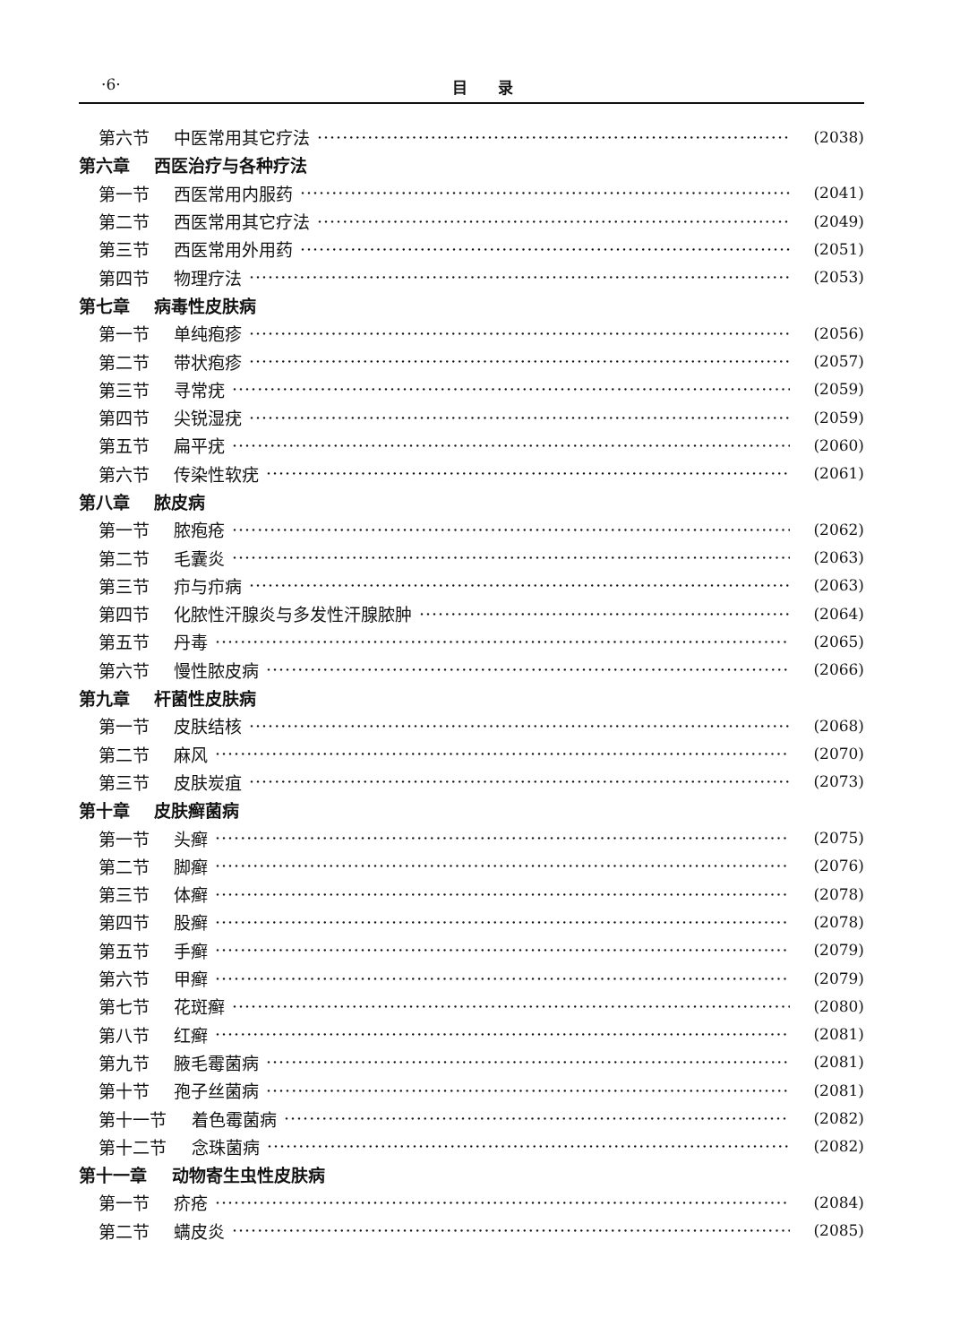·6· 目　　录
第六节 中医常用其它疗法 (2038)
第六章 西医治疗与各种疗法
第一节 西医常用内服药 (2041)
第二节 西医常用其它疗法 (2049)
第三节 西医常用外用药 (2051)
第四节 物理疗法 (2053)
第七章 病毒性皮肤病
第一节 单纯疱疹 (2056)
第二节 带状疱疹 (2057)
第三节 寻常疣 (2059)
第四节 尖锐湿疣 (2059)
第五节 扁平疣 (2060)
第六节 传染性软疣 (2061)
第八章 脓皮病
第一节 脓疱疮 (2062)
第二节 毛囊炎 (2063)
第三节 疖与疖病 (2063)
第四节 化脓性汗腺炎与多发性汗腺脓肿 (2064)
第五节 丹毒 (2065)
第六节 慢性脓皮病 (2066)
第九章 杆菌性皮肤病
第一节 皮肤结核 (2068)
第二节 麻风 (2070)
第三节 皮肤炭疽 (2073)
第十章 皮肤癣菌病
第一节 头癣 (2075)
第二节 脚癣 (2076)
第三节 体癣 (2078)
第四节 股癣 (2078)
第五节 手癣 (2079)
第六节 甲癣 (2079)
第七节 花斑癣 (2080)
第八节 红癣 (2081)
第九节 腋毛霉菌病 (2081)
第十节 孢子丝菌病 (2081)
第十一节 着色霉菌病 (2082)
第十二节 念珠菌病 (2082)
第十一章 动物寄生虫性皮肤病
第一节 疥疮 (2084)
第二节 螨皮炎 (2085)